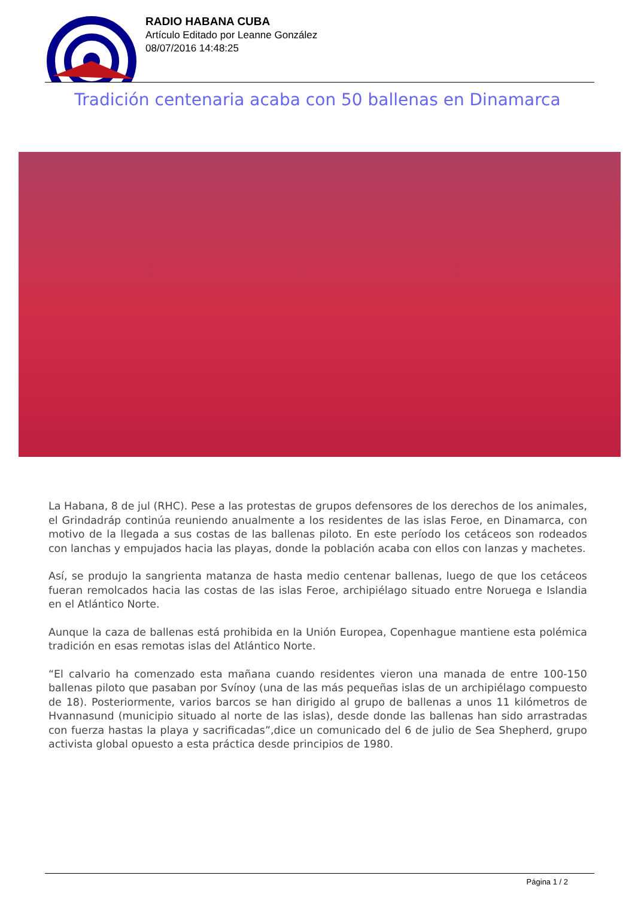RADIO HABANA CUBA
Artículo Editado por Leanne González
08/07/2016 14:48:25
Tradición centenaria acaba con 50 ballenas en Dinamarca
La Habana, 8 de jul (RHC). Pese a las protestas de grupos defensores de los derechos de los animales, el Grindadráp continúa reuniendo anualmente a los residentes de las islas Feroe, en Dinamarca, con motivo de la llegada a sus costas de las ballenas piloto. En este período los cetáceos son rodeados con lanchas y empujados hacia las playas, donde la población acaba con ellos con lanzas y machetes.
Así, se produjo la sangrienta matanza de hasta medio centenar ballenas, luego de que los cetáceos fueran remolcados hacia las costas de las islas Feroe, archipiélago situado entre Noruega e Islandia en el Atlántico Norte.
Aunque la caza de ballenas está prohibida en la Unión Europea, Copenhague mantiene esta polémica tradición en esas remotas islas del Atlántico Norte.
“El calvario ha comenzado esta mañana cuando residentes vieron una manada de entre 100-150 ballenas piloto que pasaban por Svínoy (una de las más pequeñas islas de un archipiélago compuesto de 18). Posteriormente, varios barcos se han dirigido al grupo de ballenas a unos 11 kilómetros de Hvannasund (municipio situado al norte de las islas), desde donde las ballenas han sido arrastradas con fuerza hastas la playa y sacrificadas”,dice un comunicado del 6 de julio de Sea Shepherd, grupo activista global opuesto a esta práctica desde principios de 1980.
Página 1 / 2